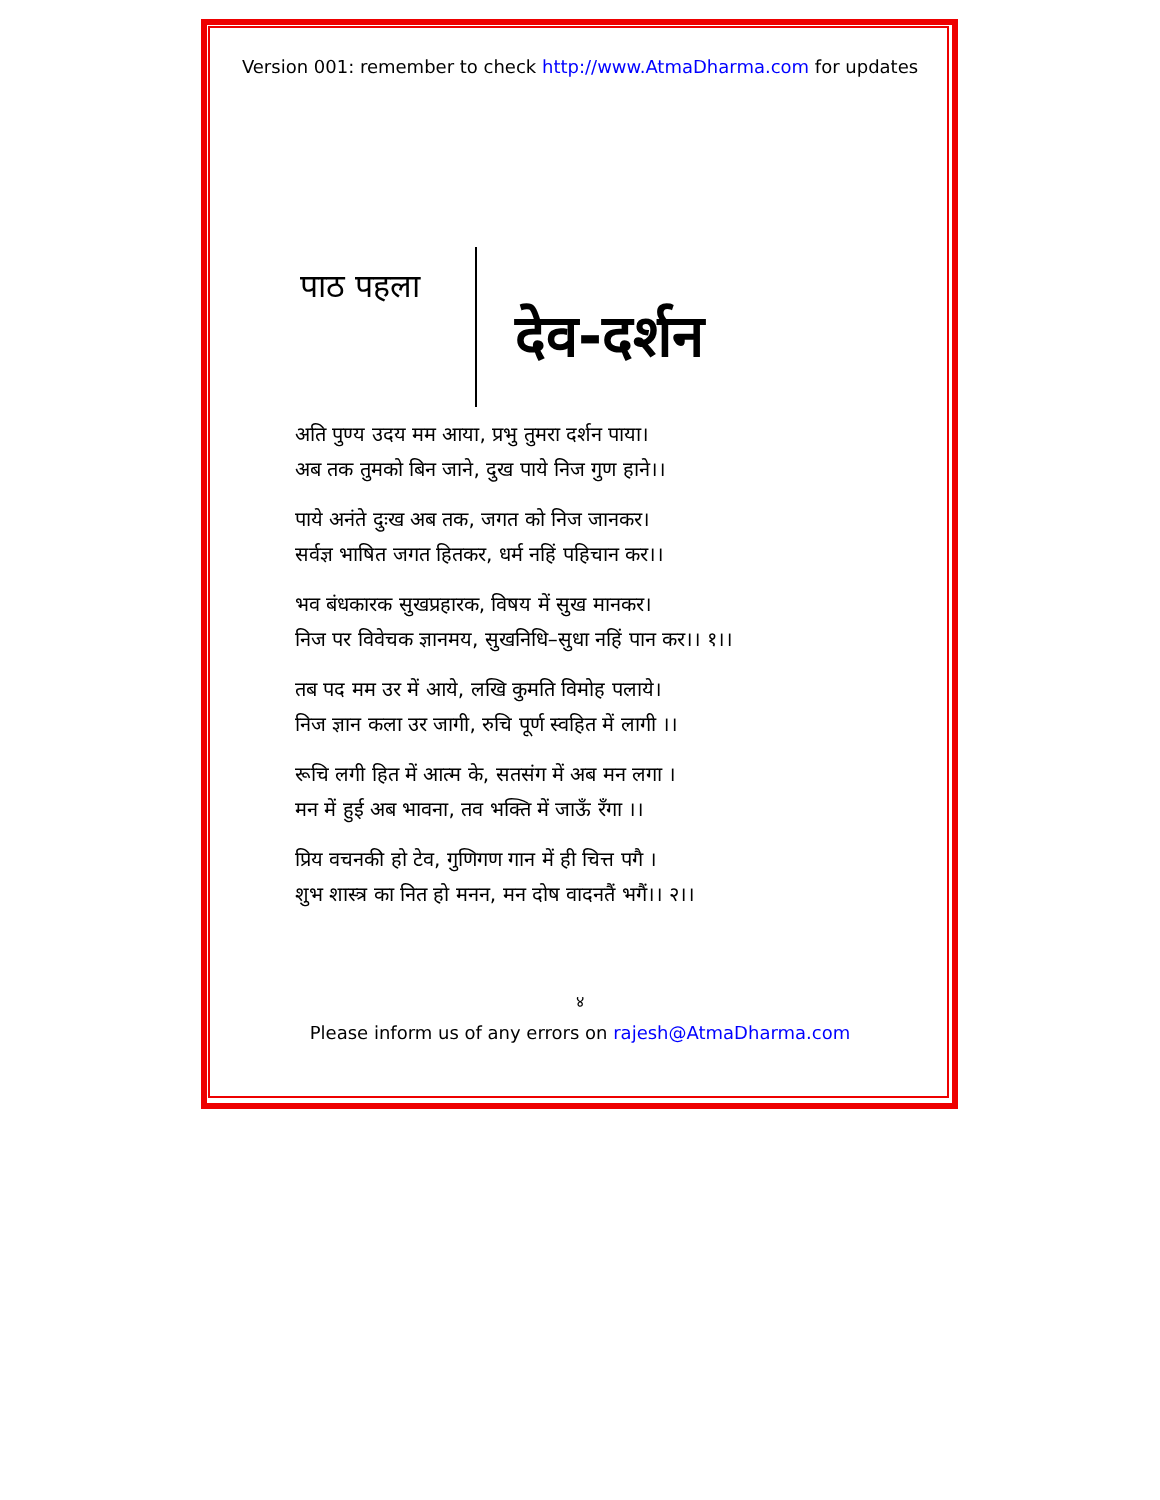Version 001: remember to check http://www.AtmaDharma.com for updates
पाठ पहला
देव-दर्शन
अति पुण्य उदय मम आया, प्रभु तुमरा दर्शन पाया।
अब तक तुमको बिन जाने, दुख पाये निज गुण हाने।।
पाये अनंते दुःख अब तक, जगत को निज जानकर।
सर्वज्ञ भाषित जगत हितकर, धर्म नहिं पहिचान कर।।
भव बंधकारक सुखप्रहारक, विषय में सुख मानकर।
निज पर विवेचक ज्ञानमय, सुखनिधि–सुधा नहिं पान कर।। १।।
तब पद मम उर में आये, लखि कुमति विमोह पलाये।
निज ज्ञान कला उर जागी, रुचि पूर्ण स्वहित में लागी ।।
रूचि लगी हित में आत्म के, सतसंग में अब मन लगा ।
मन में हुई अब भावना, तव भक्ति में जाऊँ रँगा ।।
प्रिय वचनकी हो टेव, गुणिगण गान में ही चित्त पगै ।
शुभ शास्त्र का नित हो मनन, मन दोष वादनतैं भगैं।। २।।
४
Please inform us of any errors on rajesh@AtmaDharma.com